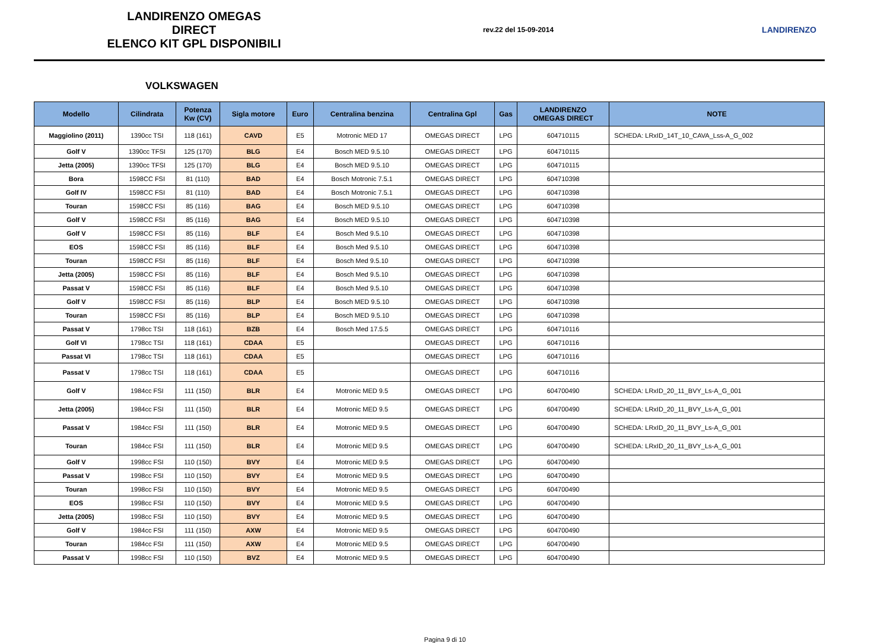LANDIRENZO OMEGAS DIRECT
ELENCO KIT GPL DISPONIBILI
rev.22 del 15-09-2014
LANDIRENZO
VOLKSWAGEN
| Modello | Cilindrata | Potenza Kw (CV) | Sigla motore | Euro | Centralina benzina | Centralina Gpl | Gas | LANDIRENZO OMEGAS DIRECT | NOTE |
| --- | --- | --- | --- | --- | --- | --- | --- | --- | --- |
| Maggiolino (2011) | 1390cc TSI | 118 (161) | CAVD | E5 | Motronic MED 17 | OMEGAS DIRECT | LPG | 604710115 | SCHEDA: LRxID_14T_10_CAVA_Lss-A_G_002 |
| Golf V | 1390cc TFSI | 125 (170) | BLG | E4 | Bosch MED 9.5.10 | OMEGAS DIRECT | LPG | 604710115 | |
| Jetta (2005) | 1390cc TFSI | 125 (170) | BLG | E4 | Bosch MED 9.5.10 | OMEGAS DIRECT | LPG | 604710115 | |
| Bora | 1598CC FSI | 81 (110) | BAD | E4 | Bosch Motronic 7.5.1 | OMEGAS DIRECT | LPG | 604710398 | |
| Golf IV | 1598CC FSI | 81 (110) | BAD | E4 | Bosch Motronic 7.5.1 | OMEGAS DIRECT | LPG | 604710398 | |
| Touran | 1598CC FSI | 85 (116) | BAG | E4 | Bosch MED 9.5.10 | OMEGAS DIRECT | LPG | 604710398 | |
| Golf V | 1598CC FSI | 85 (116) | BAG | E4 | Bosch MED 9.5.10 | OMEGAS DIRECT | LPG | 604710398 | |
| Golf V | 1598CC FSI | 85 (116) | BLF | E4 | Bosch Med 9.5.10 | OMEGAS DIRECT | LPG | 604710398 | |
| EOS | 1598CC FSI | 85 (116) | BLF | E4 | Bosch Med 9.5.10 | OMEGAS DIRECT | LPG | 604710398 | |
| Touran | 1598CC FSI | 85 (116) | BLF | E4 | Bosch Med 9.5.10 | OMEGAS DIRECT | LPG | 604710398 | |
| Jetta (2005) | 1598CC FSI | 85 (116) | BLF | E4 | Bosch Med 9.5.10 | OMEGAS DIRECT | LPG | 604710398 | |
| Passat V | 1598CC FSI | 85 (116) | BLF | E4 | Bosch Med 9.5.10 | OMEGAS DIRECT | LPG | 604710398 | |
| Golf V | 1598CC FSI | 85 (116) | BLP | E4 | Bosch MED 9.5.10 | OMEGAS DIRECT | LPG | 604710398 | |
| Touran | 1598CC FSI | 85 (116) | BLP | E4 | Bosch MED 9.5.10 | OMEGAS DIRECT | LPG | 604710398 | |
| Passat V | 1798cc TSI | 118 (161) | BZB | E4 | Bosch Med 17.5.5 | OMEGAS DIRECT | LPG | 604710116 | |
| Golf VI | 1798cc TSI | 118 (161) | CDAA | E5 | | OMEGAS DIRECT | LPG | 604710116 | |
| Passat VI | 1798cc TSI | 118 (161) | CDAA | E5 | | OMEGAS DIRECT | LPG | 604710116 | |
| Passat V | 1798cc TSI | 118 (161) | CDAA | E5 | | OMEGAS DIRECT | LPG | 604710116 | |
| Golf V | 1984cc FSI | 111 (150) | BLR | E4 | Motronic MED 9.5 | OMEGAS DIRECT | LPG | 604700490 | SCHEDA: LRxID_20_11_BVY_Ls-A_G_001 |
| Jetta (2005) | 1984cc FSI | 111 (150) | BLR | E4 | Motronic MED 9.5 | OMEGAS DIRECT | LPG | 604700490 | SCHEDA: LRxID_20_11_BVY_Ls-A_G_001 |
| Passat V | 1984cc FSI | 111 (150) | BLR | E4 | Motronic MED 9.5 | OMEGAS DIRECT | LPG | 604700490 | SCHEDA: LRxID_20_11_BVY_Ls-A_G_001 |
| Touran | 1984cc FSI | 111 (150) | BLR | E4 | Motronic MED 9.5 | OMEGAS DIRECT | LPG | 604700490 | SCHEDA: LRxID_20_11_BVY_Ls-A_G_001 |
| Golf V | 1998cc FSI | 110 (150) | BVY | E4 | Motronic MED 9.5 | OMEGAS DIRECT | LPG | 604700490 | |
| Passat V | 1998cc FSI | 110 (150) | BVY | E4 | Motronic MED 9.5 | OMEGAS DIRECT | LPG | 604700490 | |
| Touran | 1998cc FSI | 110 (150) | BVY | E4 | Motronic MED 9.5 | OMEGAS DIRECT | LPG | 604700490 | |
| EOS | 1998cc FSI | 110 (150) | BVY | E4 | Motronic MED 9.5 | OMEGAS DIRECT | LPG | 604700490 | |
| Jetta (2005) | 1998cc FSI | 110 (150) | BVY | E4 | Motronic MED 9.5 | OMEGAS DIRECT | LPG | 604700490 | |
| Golf V | 1984cc FSI | 111 (150) | AXW | E4 | Motronic MED 9.5 | OMEGAS DIRECT | LPG | 604700490 | |
| Touran | 1984cc FSI | 111 (150) | AXW | E4 | Motronic MED 9.5 | OMEGAS DIRECT | LPG | 604700490 | |
| Passat V | 1998cc FSI | 110 (150) | BVZ | E4 | Motronic MED 9.5 | OMEGAS DIRECT | LPG | 604700490 | |
Pagina 9 di 10